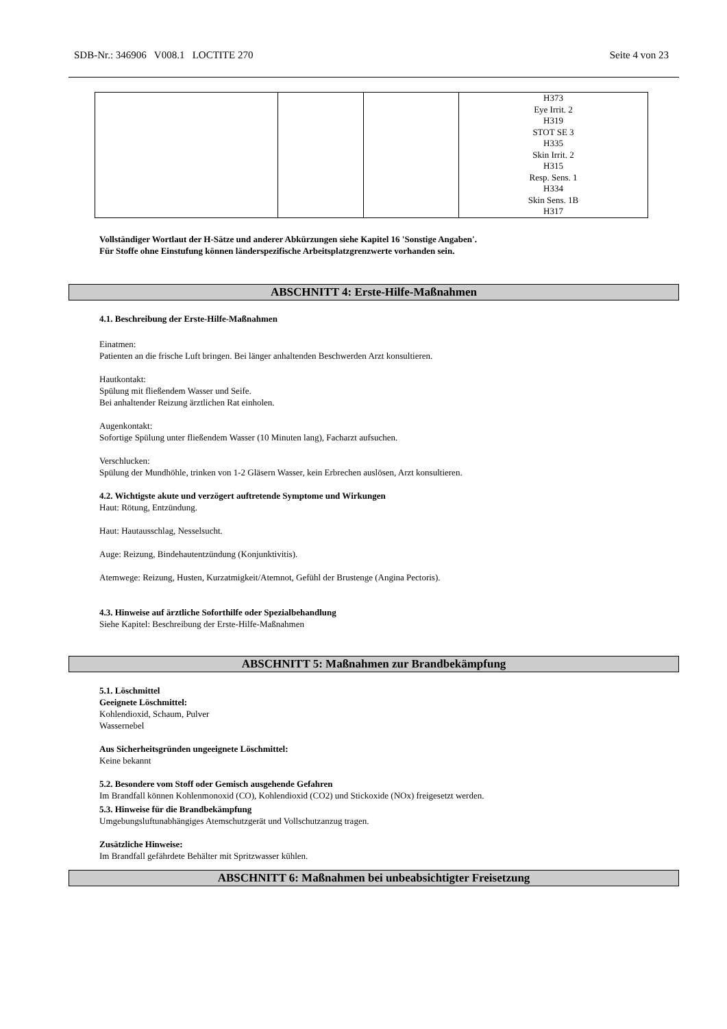SDB-Nr.: 346906 V008.1 LOCTITE 270 Seite 4 von 23
| | | | H373 Eye Irrit. 2 H319 STOT SE 3 H335 Skin Irrit. 2 H315 Resp. Sens. 1 H334 Skin Sens. 1B H317 |
Vollständiger Wortlaut der H-Sätze und anderer Abkürzungen siehe Kapitel 16 'Sonstige Angaben'.
Für Stoffe ohne Einstufung können länderspezifische Arbeitsplatzgrenzwerte vorhanden sein.
ABSCHNITT 4: Erste-Hilfe-Maßnahmen
4.1. Beschreibung der Erste-Hilfe-Maßnahmen
Einatmen:
Patienten an die frische Luft bringen. Bei länger anhaltenden Beschwerden Arzt konsultieren.
Hautkontakt:
Spülung mit fließendem Wasser und Seife.
Bei anhaltender Reizung ärztlichen Rat einholen.
Augenkontakt:
Sofortige Spülung unter fließendem Wasser (10 Minuten lang), Facharzt aufsuchen.
Verschlucken:
Spülung der Mundhöhle, trinken von 1-2 Gläsern Wasser, kein Erbrechen auslösen, Arzt konsultieren.
4.2. Wichtigste akute und verzögert auftretende Symptome und Wirkungen
Haut: Rötung, Entzündung.
Haut: Hautausschlag, Nesselsucht.
Auge: Reizung, Bindehautentzündung (Konjunktivitis).
Atemwege: Reizung, Husten, Kurzatmigkeit/Atemnot, Gefühl der Brustenge (Angina Pectoris).
4.3. Hinweise auf ärztliche Soforthilfe oder Spezialbehandlung
Siehe Kapitel: Beschreibung der Erste-Hilfe-Maßnahmen
ABSCHNITT 5: Maßnahmen zur Brandbekämpfung
5.1. Löschmittel
Geeignete Löschmittel:
Kohlendioxid, Schaum, Pulver
Wassernebel
Aus Sicherheitsgründen ungeeignete Löschmittel:
Keine bekannt
5.2. Besondere vom Stoff oder Gemisch ausgehende Gefahren
Im Brandfall können Kohlenmonoxid (CO), Kohlendioxid (CO2) und Stickoxide (NOx) freigesetzt werden.
5.3. Hinweise für die Brandbekämpfung
Umgebungsluftunabhängiges Atemschutzgerät und Vollschutzanzug tragen.
Zusätzliche Hinweise:
Im Brandfall gefährdete Behälter mit Spritzwasser kühlen.
ABSCHNITT 6: Maßnahmen bei unbeabsichtigter Freisetzung